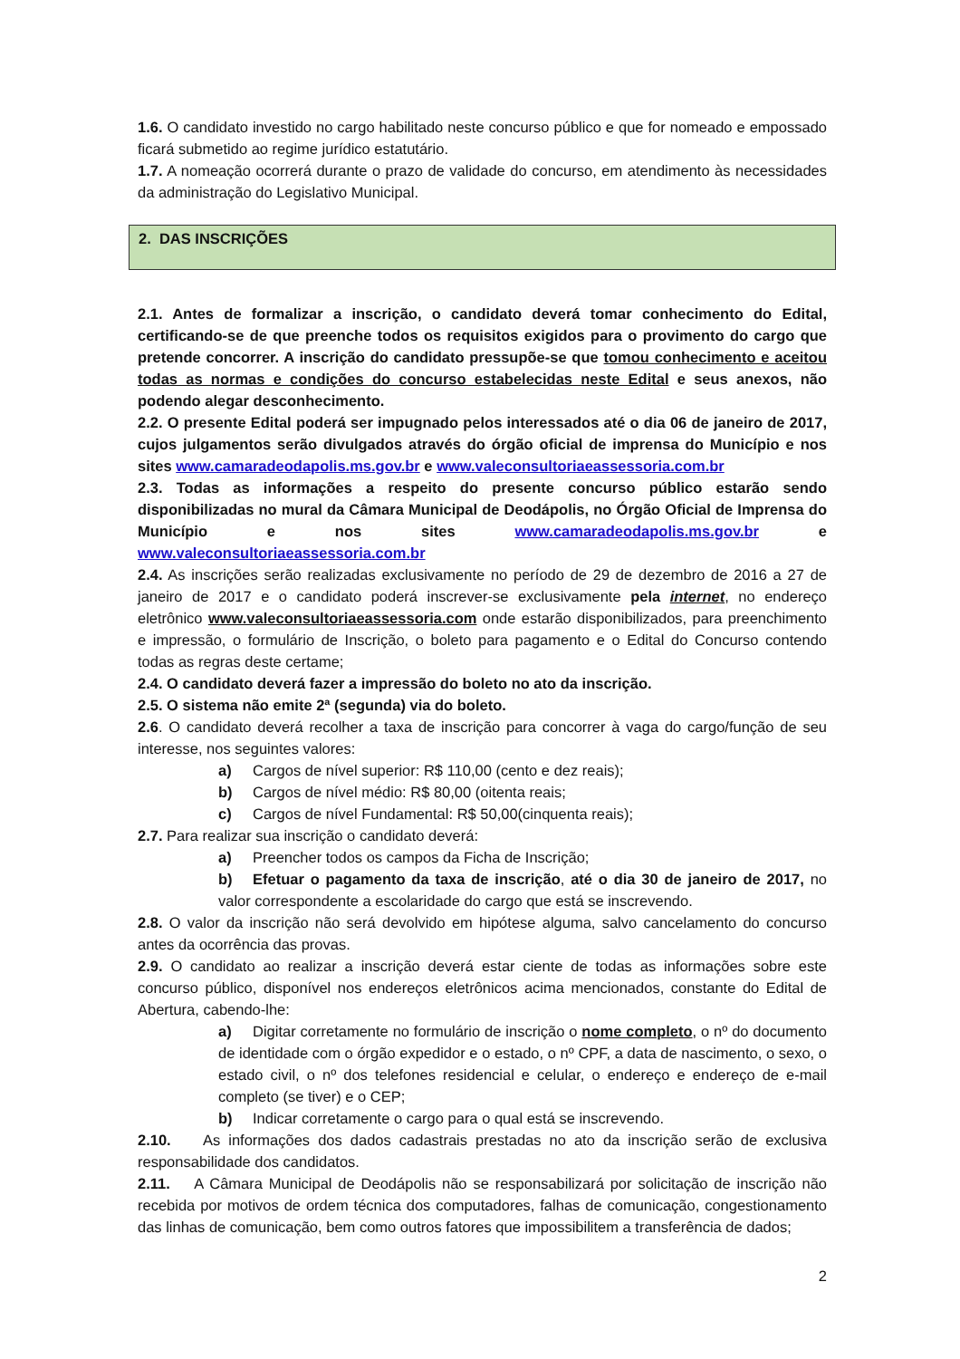1.6. O candidato investido no cargo habilitado neste concurso público e que for nomeado e empossado ficará submetido ao regime jurídico estatutário.
1.7. A nomeação ocorrerá durante o prazo de validade do concurso, em atendimento às necessidades da administração do Legislativo Municipal.
2. DAS INSCRIÇÕES
2.1. Antes de formalizar a inscrição, o candidato deverá tomar conhecimento do Edital, certificando-se de que preenche todos os requisitos exigidos para o provimento do cargo que pretende concorrer. A inscrição do candidato pressupõe-se que tomou conhecimento e aceitou todas as normas e condições do concurso estabelecidas neste Edital e seus anexos, não podendo alegar desconhecimento.
2.2. O presente Edital poderá ser impugnado pelos interessados até o dia 06 de janeiro de 2017, cujos julgamentos serão divulgados através do órgão oficial de imprensa do Município e nos sites www.camaradeodapolis.ms.gov.br e www.valeconsultoriaeassessoria.com.br
2.3. Todas as informações a respeito do presente concurso público estarão sendo disponibilizadas no mural da Câmara Municipal de Deodápolis, no Órgão Oficial de Imprensa do Município e nos sites www.camaradeodapolis.ms.gov.br e www.valeconsultoriaeassessoria.com.br
2.4. As inscrições serão realizadas exclusivamente no período de 29 de dezembro de 2016 a 27 de janeiro de 2017 e o candidato poderá inscrever-se exclusivamente pela internet, no endereço eletrônico www.valeconsultoriaeassessoria.com onde estarão disponibilizados, para preenchimento e impressão, o formulário de Inscrição, o boleto para pagamento e o Edital do Concurso contendo todas as regras deste certame;
2.4. O candidato deverá fazer a impressão do boleto no ato da inscrição.
2.5. O sistema não emite 2ª (segunda) via do boleto.
2.6. O candidato deverá recolher a taxa de inscrição para concorrer à vaga do cargo/função de seu interesse, nos seguintes valores:
a) Cargos de nível superior: R$ 110,00 (cento e dez reais);
b) Cargos de nível médio: R$ 80,00 (oitenta reais;
c) Cargos de nível Fundamental: R$ 50,00(cinquenta reais);
2.7. Para realizar sua inscrição o candidato deverá:
a) Preencher todos os campos da Ficha de Inscrição;
b) Efetuar o pagamento da taxa de inscrição, até o dia 30 de janeiro de 2017, no valor correspondente a escolaridade do cargo que está se inscrevendo.
2.8. O valor da inscrição não será devolvido em hipótese alguma, salvo cancelamento do concurso antes da ocorrência das provas.
2.9. O candidato ao realizar a inscrição deverá estar ciente de todas as informações sobre este concurso público, disponível nos endereços eletrônicos acima mencionados, constante do Edital de Abertura, cabendo-lhe:
a) Digitar corretamente no formulário de inscrição o nome completo, o nº do documento de identidade com o órgão expedidor e o estado, o nº CPF, a data de nascimento, o sexo, o estado civil, o nº dos telefones residencial e celular, o endereço e endereço de e-mail completo (se tiver) e o CEP;
b) Indicar corretamente o cargo para o qual está se inscrevendo.
2.10. As informações dos dados cadastrais prestadas no ato da inscrição serão de exclusiva responsabilidade dos candidatos.
2.11. A Câmara Municipal de Deodápolis não se responsabilizará por solicitação de inscrição não recebida por motivos de ordem técnica dos computadores, falhas de comunicação, congestionamento das linhas de comunicação, bem como outros fatores que impossibilitem a transferência de dados;
2